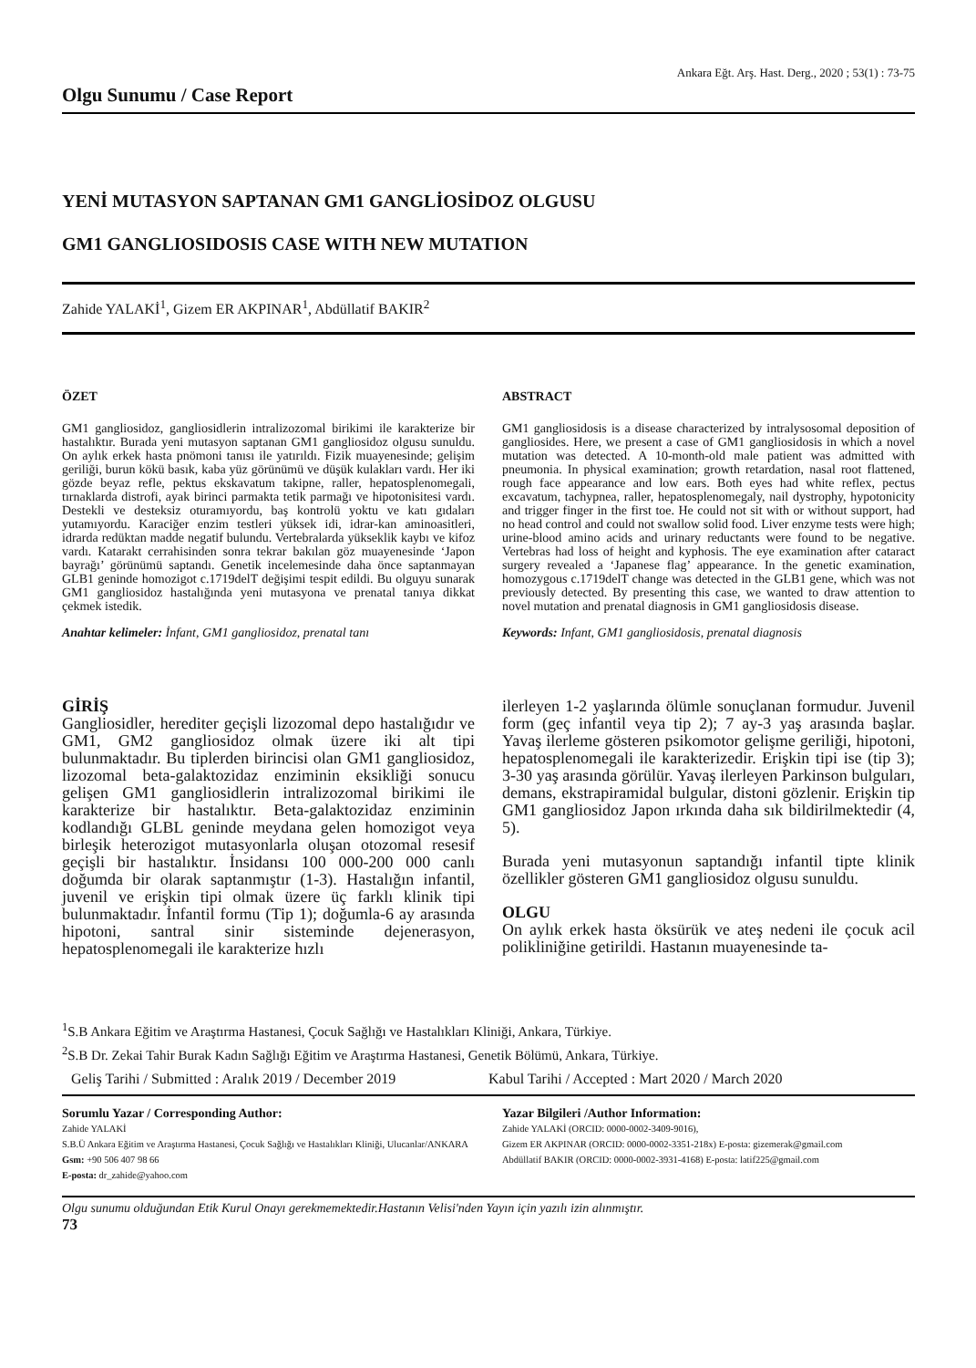Ankara Eğt. Arş. Hast. Derg., 2020 ; 53(1) : 73-75
Olgu Sunumu / Case Report
YENİ MUTASYON SAPTANAN GM1 GANGLİOSİDOZ OLGUSU
GM1 GANGLIOSIDOSIS CASE WITH NEW MUTATION
Zahide YALAKİ<sup>1</sup>, Gizem ER AKPINAR<sup>1</sup>, Abdüllatif BAKIR<sup>2</sup>
ÖZET
GM1 gangliosidoz, gangliosidlerin intralizozomal birikimi ile karakterize bir hastalıktır. Burada yeni mutasyon saptanan GM1 gangliosidoz olgusu sunuldu. On aylık erkek hasta pnömoni tanısı ile yatırıldı. Fizik muayenesinde; gelişim geriliği, burun kökü basık, kaba yüz görünümü ve düşük kulakları vardı. Her iki gözde beyaz refle, pektus ekskavatum takipne, raller, hepatosplenomegali, tırnaklarda distrofi, ayak birinci parmakta tetik parmağı ve hipotonisitesi vardı. Destekli ve desteksiz oturamıyordu, baş kontrolü yoktu ve katı gıdaları yutamıyordu. Karaciğer enzim testleri yüksek idi, idrar-kan aminoasitleri, idrarda redüktan madde negatif bulundu. Vertebralarda yükseklik kaybı ve kifoz vardı. Katarakt cerrahisinden sonra tekrar bakılan göz muayenesinde ‘Japon bayrağı’ görünümü saptandı. Genetik incelemesinde daha önce saptanmayan GLB1 geninde homozigot c.1719delT değişimi tespit edildi. Bu olguyu sunarak GM1 gangliosidoz hastalığında yeni mutasyona ve prenatal tanıya dikkat çekmek istedik.
Anahtar kelimeler: İnfant, GM1 gangliosidoz, prenatal tanı
ABSTRACT
GM1 gangliosidosis is a disease characterized by intralysosomal deposition of gangliosides. Here, we present a case of GM1 gangliosidosis in which a novel mutation was detected. A 10-month-old male patient was admitted with pneumonia. In physical examination; growth retardation, nasal root flattened, rough face appearance and low ears. Both eyes had white reflex, pectus excavatum, tachypnea, raller, hepatosplenomegaly, nail dystrophy, hypotonicity and trigger finger in the first toe. He could not sit with or without support, had no head control and could not swallow solid food. Liver enzyme tests were high; urine-blood amino acids and urinary reductants were found to be negative. Vertebras had loss of height and kyphosis. The eye examination after cataract surgery revealed a ‘Japanese flag’ appearance. In the genetic examination, homozygous c.1719delT change was detected in the GLB1 gene, which was not previously detected. By presenting this case, we wanted to draw attention to novel mutation and prenatal diagnosis in GM1 gangliosidosis disease.
Keywords: Infant, GM1 gangliosidosis, prenatal diagnosis
GİRİŞ
Gangliosidler, herediter geçişli lizozomal depo hastalığıdır ve GM1, GM2 gangliosidoz olmak üzere iki alt tipi bulunmaktadır. Bu tiplerden birincisi olan GM1 gangliosidoz, lizozomal beta-galaktozidaz enziminin eksikliği sonucu gelişen GM1 gangliosidlerin intralizozomal birikimi ile karakterize bir hastalıktır. Beta-galaktozidaz enziminin kodlandığı GLBL geninde meydana gelen homozigot veya birleşik heterozigot mutasyonlarla oluşan otozomal resesif geçişli bir hastalıktır. İnsidansı 100 000-200 000 canlı doğumda bir olarak saptanmıştır (1-3). Hastalığın infantil, juvenil ve erişkin tipi olmak üzere üç farklı klinik tipi bulunmaktadır. İnfantil formu (Tip 1); doğumla-6 ay arasında hipotoni, santral sinir sisteminde dejenerasyon, hepatosplenomegali ile karakterize hızlı
ilerleyen 1-2 yaşlarında ölümle sonuçlanan formudur. Juvenil form (geç infantil veya tip 2); 7 ay-3 yaş arasında başlar. Yavaş ilerleme gösteren psikomotor gelişme geriliği, hipotoni, hepatosplenomegali ile karakterizedir. Erişkin tipi ise (tip 3); 3-30 yaş arasında görülür. Yavaş ilerleyen Parkinson bulguları, demans, ekstrapiramidal bulgular, distoni gözlenir. Erişkin tip GM1 gangliosidoz Japon ırkında daha sık bildirilmektedir (4, 5).
Burada yeni mutasyonun saptandığı infantil tipte klinik özellikler gösteren GM1 gangliosidoz olgusu sunuldu.
OLGU
On aylık erkek hasta öksürük ve ateş nedeni ile çocuk acil polikliniğine getirildi. Hastanın muayenesinde ta-
<sup>1</sup> S.B Ankara Eğitim ve Araştırma Hastanesi, Çocuk Sağlığı ve Hastalıkları Kliniği, Ankara, Türkiye.
<sup>2</sup> S.B Dr. Zekai Tahir Burak Kadın Sağlığı Eğitim ve Araştırma Hastanesi, Genetik Bölümü, Ankara, Türkiye.
Geliş Tarihi / Submitted : Aralık 2019 / December 2019 Kabul Tarihi / Accepted : Mart 2020 / March 2020
Sorumlu Yazar / Corresponding Author:
Zahide YALAKİ
S.B.Ü Ankara Eğitim ve Araştırma Hastanesi, Çocuk Sağlığı ve Hastalıkları Kliniği, Ulucanlar/ANKARA
Gsm: +90 506 407 98 66
E-posta: dr_zahide@yahoo.com
Yazar Bilgileri /Author Information:
Zahide YALAKİ (ORCID: 0000-0002-3409-9016),
Gizem ER AKPINAR (ORCID: 0000-0002-3351-218x) E-posta: gizemerak@gmail.com
Abdüllatif BAKIR (ORCID: 0000-0002-3931-4168) E-posta: latif225@gmail.com
Olgu sunumu olduğundan Etik Kurul Onayı gerekmemektedir.Hastanın Velisi'nden Yayın için yazılı izin alınmıştır.
73